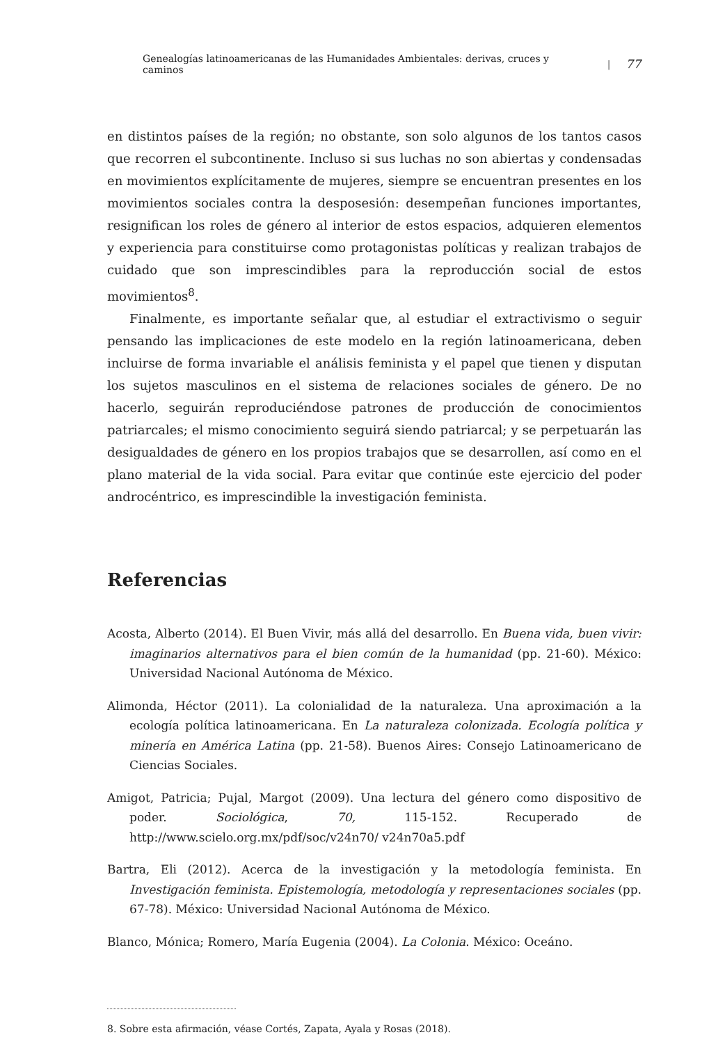Genealogías latinoamericanas de las Humanidades Ambientales: derivas, cruces y caminos | 77
en distintos países de la región; no obstante, son solo algunos de los tantos casos que recorren el subcontinente. Incluso si sus luchas no son abiertas y condensadas en movimientos explícitamente de mujeres, siempre se encuentran presentes en los movimientos sociales contra la desposesión: desempeñan funciones importantes, resignifican los roles de género al interior de estos espacios, adquieren elementos y experiencia para constituirse como protagonistas políticas y realizan trabajos de cuidado que son imprescindibles para la reproducción social de estos movimientos<sup>8</sup>.
Finalmente, es importante señalar que, al estudiar el extractivismo o seguir pensando las implicaciones de este modelo en la región latinoamericana, deben incluirse de forma invariable el análisis feminista y el papel que tienen y disputan los sujetos masculinos en el sistema de relaciones sociales de género. De no hacerlo, seguirán reproduciéndose patrones de producción de conocimientos patriarcales; el mismo conocimiento seguirá siendo patriarcal; y se perpetuarán las desigualdades de género en los propios trabajos que se desarrollen, así como en el plano material de la vida social. Para evitar que continúe este ejercicio del poder androcéntrico, es imprescindible la investigación feminista.
Referencias
Acosta, Alberto (2014). El Buen Vivir, más allá del desarrollo. En Buena vida, buen vivir: imaginarios alternativos para el bien común de la humanidad (pp. 21-60). México: Universidad Nacional Autónoma de México.
Alimonda, Héctor (2011). La colonialidad de la naturaleza. Una aproximación a la ecología política latinoamericana. En La naturaleza colonizada. Ecología política y minería en América Latina (pp. 21-58). Buenos Aires: Consejo Latinoamericano de Ciencias Sociales.
Amigot, Patricia; Pujal, Margot (2009). Una lectura del género como dispositivo de poder. Sociológica, 70, 115-152. Recuperado de http://www.scielo.org.mx/pdf/soc/v24n70/ v24n70a5.pdf
Bartra, Eli (2012). Acerca de la investigación y la metodología feminista. En Investigación feminista. Epistemología, metodología y representaciones sociales (pp. 67-78). México: Universidad Nacional Autónoma de México.
Blanco, Mónica; Romero, María Eugenia (2004). La Colonia. México: Oceáno.
8. Sobre esta afirmación, véase Cortés, Zapata, Ayala y Rosas (2018).